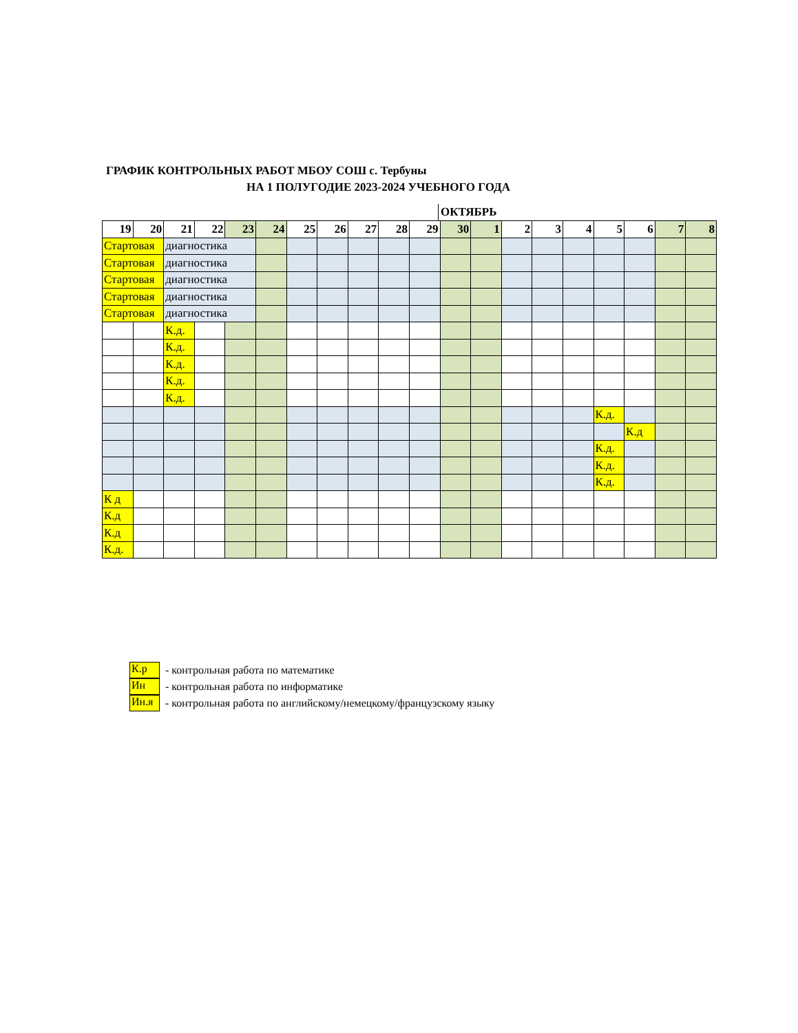ГРАФИК КОНТРОЛЬНЫХ РАБОТ МБОУ СОШ с. Тербуны
НА 1 ПОЛУГОДИЕ 2023-2024 УЧЕБНОГО ГОДА
ОКТЯБРЬ
| 19 | 20 | 21 | 22 | 23 | 24 | 25 | 26 | 27 | 28 | 29 | 30 | 1 | 2 | 3 | 4 | 5 | 6 | 7 | 8 |
| --- | --- | --- | --- | --- | --- | --- | --- | --- | --- | --- | --- | --- | --- | --- | --- | --- | --- | --- | --- |
| Стартовая | | диагностика | | | | | | | | | | | | | | | | | |
| Стартовая | | диагностика | | | | | | | | | | | | | | | | | |
| Стартовая | | диагностика | | | | | | | | | | | | | | | | | |
| Стартовая | | диагностика | | | | | | | | | | | | | | | | | |
| Стартовая | | диагностика | | | | | | | | | | | | | | | | | |
| | | К.д. | | | | | | | | | | | | | | | | | |
| | | К.д. | | | | | | | | | | | | | | | | | |
| | | К.д. | | | | | | | | | | | | | | | | | |
| | | К.д. | | | | | | | | | | | | | | | | | |
| | | К.д. | | | | | | | | | | | | | | | | | |
| | | | | | | | | | | | | | | | | К.д. | | | |
| | | | | | | | | | | | | | | | | | К.д | | |
| | | | | | | | | | | | | | | | | К.д. | | | |
| | | | | | | | | | | | | | | | | К.д. | | | |
| | | | | | | | | | | | | | | | | К.д. | | | |
| К д | | | | | | | | | | | | | | | | | | | |
| К.д | | | | | | | | | | | | | | | | | | | |
| К.д | | | | | | | | | | | | | | | | | | | |
| К.д. | | | | | | | | | | | | | | | | | | | |
К.р - контрольная работа по математике
Ин - контрольная работа по информатике
Ин.я - контрольная работа по английскому/немецкому/французскому языку